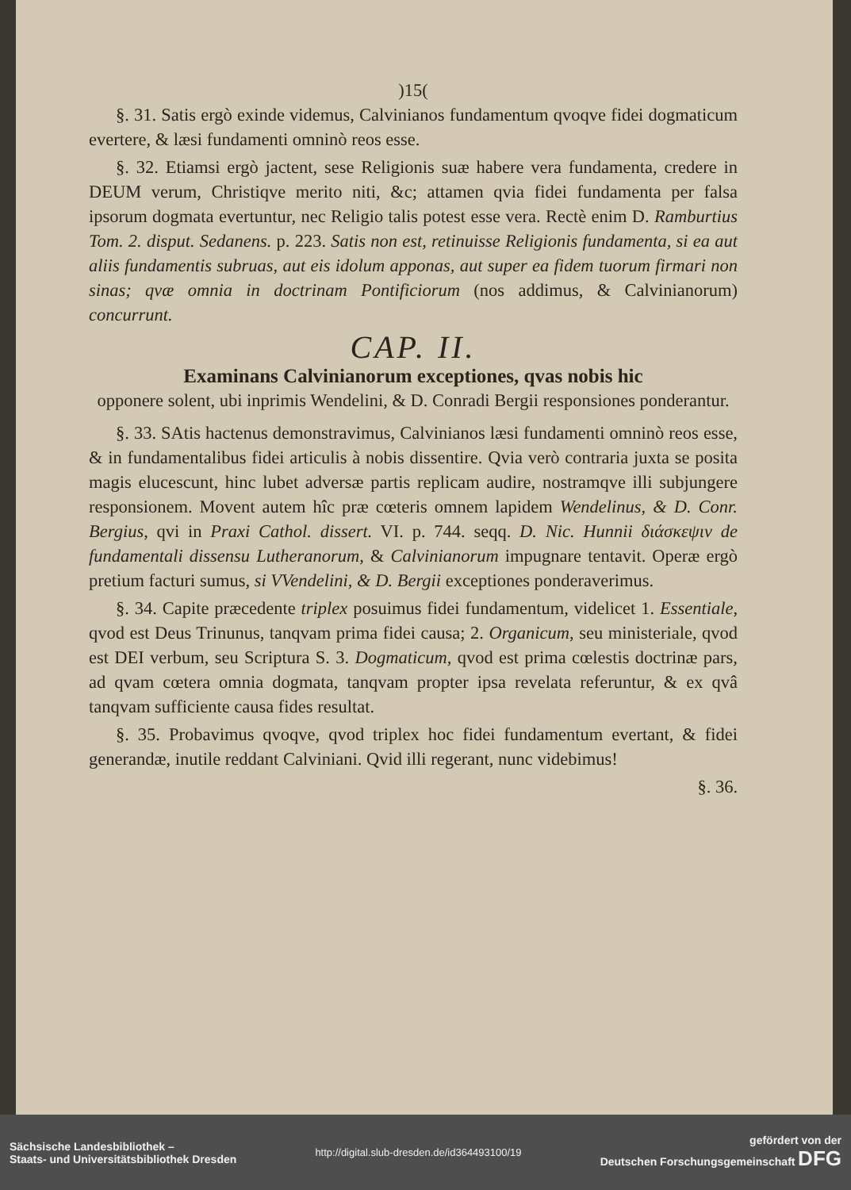)15(
§. 31. Satis ergò exinde videmus, Calvinianos fundamentum qvoqve fidei dogmaticum evertere, & læsi fundamenti omninò reos esse.
§. 32. Etiamsi ergò jactent, sese Religionis suæ habere vera fundamenta, credere in DEUM verum, Christiqve merito niti, &c; attamen qvia fidei fundamenta per falsa ipsorum dogmata evertuntur, nec Religio talis potest esse vera. Rectè enim D. Ramburtius Tom. 2. disput. Sedanens. p. 223. Satis non est, retinuisse Religionis fundamenta, si ea aut aliis fundamentis subruas, aut eis idolum apponas, aut super ea fidem tuorum firmari non sinas; qvæ omnia in doctrinam Pontificiorum (nos addimus, & Calvinianorum) concurrunt.
CAP. II.
Examinans Calvinianorum exceptiones, qvas nobis hic
opponere solent, ubi inprimis Wendelini, & D. Conradi Bergii responsiones ponderantur.
§. 33. SAtis hactenus demonstravimus, Calvinianos læsi fundamenti omninò reos esse, & in fundamentalibus fidei articulis à nobis dissentire. Qvia verò contraria juxta se posita magis elucescunt, hinc lubet adversæ partis replicam audire, nostramqve illi subjungere responsionem. Movent autem hîc præ cœteris omnem lapidem Wendelinus, & D. Conr. Bergius, qvi in Praxi Cathol. dissert. VI. p. 744. seqq. D. Nic. Hunnii διάσκεψιν de fundamentali dissensu Lutheranorum, & Calvinianorum impugnare tentavit. Operæ ergò pretium facturi sumus, si VVendelini, & D. Bergii exceptiones ponderaverimus.
§. 34. Capite præcedente triplex posuimus fidei fundamentum, videlicet 1. Essentiale, qvod est Deus Trinunus, tanqvam prima fidei causa; 2. Organicum, seu ministeriale, qvod est DEI verbum, seu Scriptura S. 3. Dogmaticum, qvod est prima cœlestis doctrinæ pars, ad qvam cœtera omnia dogmata, tanqvam propter ipsa revelata referuntur, & ex qvâ tanqvam sufficiente causa fides resultat.
§. 35. Probavimus qvoqve, qvod triplex hoc fidei fundamentum evertant, & fidei generandæ, inutile reddant Calviniani. Qvid illi regerant, nunc videbimus!
§. 36.
Sächsische Landesbibliothek –
Staats- und Universitätsbibliothek Dresden
http://digital.slub-dresden.de/id364493100/19
gefördert von der
Deutschen Forschungsgemeinschaft DFG